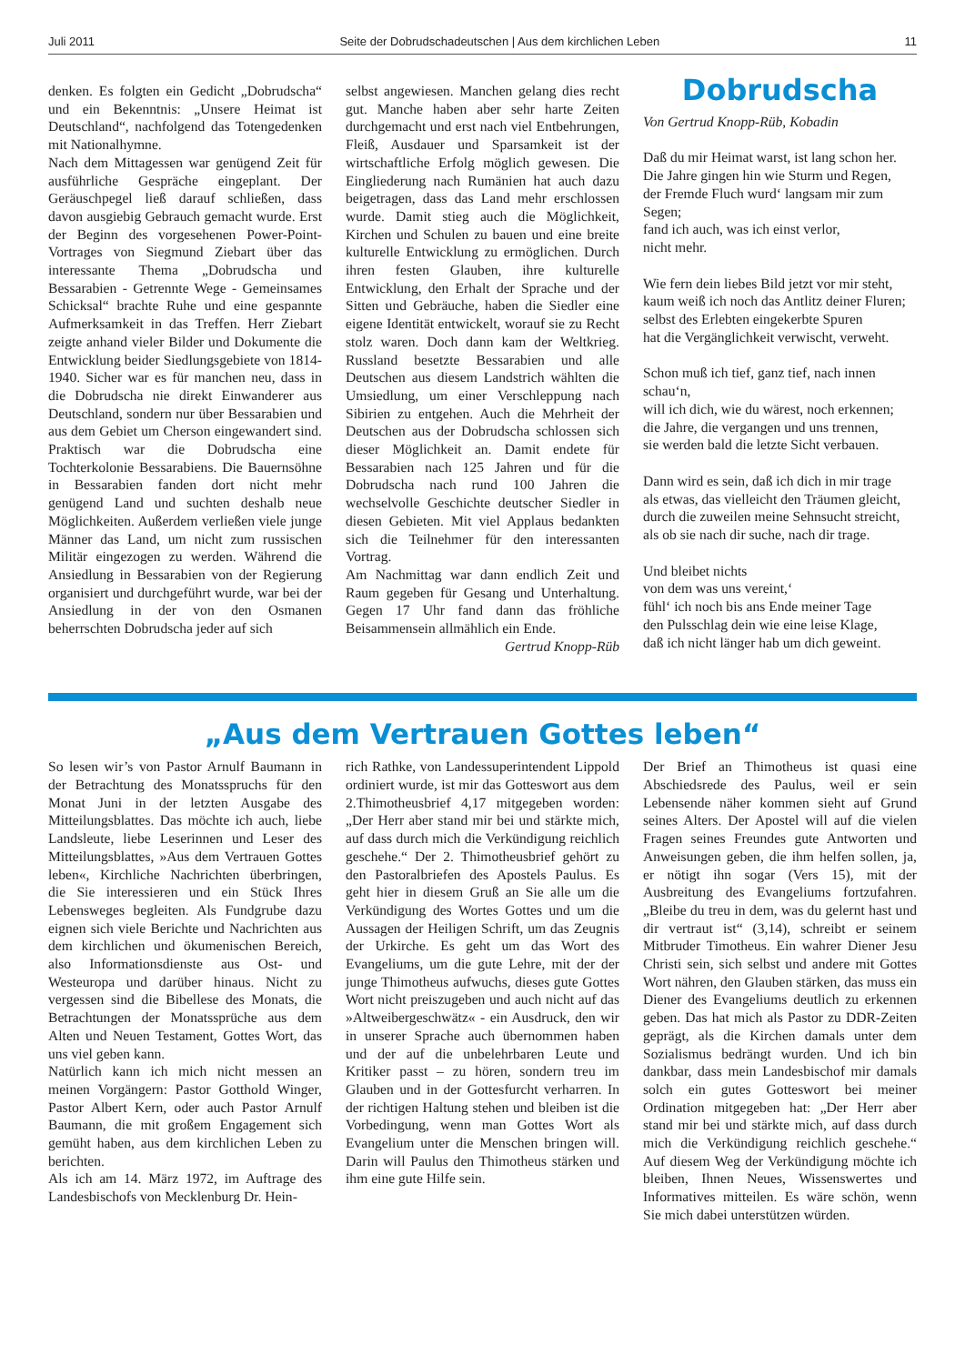Juli 2011 Seite der Dobrudschadeutschen | Aus dem kirchlichen Leben 11
denken. Es folgten ein Gedicht „Dobrudscha“ und ein Bekenntnis: „Unsere Heimat ist Deutschland“, nachfolgend das Totengedenken mit Nationalhymne.
Nach dem Mittagessen war genügend Zeit für ausführliche Gespräche eingeplant. Der Geräuschpegel ließ darauf schließen, dass davon ausgiebig Gebrauch gemacht wurde. Erst der Beginn des vorgesehenen Power-Point-Vortrages von Siegmund Ziebart über das interessante Thema „Dobrudscha und Bessarabien - Getrennte Wege - Gemeinsames Schicksal“ brachte Ruhe und eine gespannte Aufmerksamkeit in das Treffen. Herr Ziebart zeigte anhand vieler Bilder und Dokumente die Entwicklung beider Siedlungsgebiete von 1814-1940. Sicher war es für manchen neu, dass in die Dobrudscha nie direkt Einwanderer aus Deutschland, sondern nur über Bessarabien und aus dem Gebiet um Cherson eingewandert sind. Praktisch war die Dobrudscha eine Tochterkolonie Bessarabiens. Die Bauernsöhne in Bessarabien fanden dort nicht mehr genügend Land und suchten deshalb neue Möglichkeiten. Außerdem verließen viele junge Männer das Land, um nicht zum russischen Militär eingezogen zu werden. Während die Ansiedlung in Bessarabien von der Regierung organisiert und durchgeführt wurde, war bei der Ansiedlung in der von den Osmanen beherrschten Dobrudscha jeder auf sich
selbst angewiesen. Manchen gelang dies recht gut. Manche haben aber sehr harte Zeiten durchgemacht und erst nach viel Entbehrungen, Fleiß, Ausdauer und Sparsamkeit ist der wirtschaftliche Erfolg möglich gewesen. Die Eingliederung nach Rumänien hat auch dazu beigetragen, dass das Land mehr erschlossen wurde. Damit stieg auch die Möglichkeit, Kirchen und Schulen zu bauen und eine breite kulturelle Entwicklung zu ermöglichen. Durch ihren festen Glauben, ihre kulturelle Entwicklung, den Erhalt der Sprache und der Sitten und Gebräuche, haben die Siedler eine eigene Identität entwickelt, worauf sie zu Recht stolz waren. Doch dann kam der Weltkrieg. Russland besetzte Bessarabien und alle Deutschen aus diesem Landstrich wählten die Umsiedlung, um einer Verschleppung nach Sibirien zu entgehen. Auch die Mehrheit der Deutschen aus der Dobrudscha schlossen sich dieser Möglichkeit an. Damit endete für Bessarabien nach 125 Jahren und für die Dobrudscha nach rund 100 Jahren die wechselvolle Geschichte deutscher Siedler in diesen Gebieten. Mit viel Applaus bedankten sich die Teilnehmer für den interessanten Vortrag.
Am Nachmittag war dann endlich Zeit und Raum gegeben für Gesang und Unterhaltung. Gegen 17 Uhr fand dann das fröhliche Beisammensein allmählich ein Ende.
Gertrud Knopp-Rüb
Dobrudscha
Von Gertrud Knopp-Rüb, Kobadin
Daß du mir Heimat warst, ist lang schon her.
Die Jahre gingen hin wie Sturm und Regen,
der Fremde Fluch wurd‘ langsam mir zum Segen;
fand ich auch, was ich einst verlor,
nicht mehr.
Wie fern dein liebes Bild jetzt vor mir steht,
kaum weiß ich noch das Antlitz deiner Fluren;
selbst des Erlebten eingekerbte Spuren
hat die Vergänglichkeit verwischt, verweht.
Schon muß ich tief, ganz tief, nach innen schau‘n,
will ich dich, wie du wärest, noch erkennen;
die Jahre, die vergangen und uns trennen,
sie werden bald die letzte Sicht verbauen.
Dann wird es sein, daß ich dich in mir trage
als etwas, das vielleicht den Träumen gleicht,
durch die zuweilen meine Sehnsucht streicht,
als ob sie nach dir suche, nach dir trage.
Und bleibet nichts
von dem was uns vereint,‘
fühl‘ ich noch bis ans Ende meiner Tage
den Pulsschlag dein wie eine leise Klage,
daß ich nicht länger hab um dich geweint.
„Aus dem Vertrauen Gottes leben“
So lesen wir’s von Pastor Arnulf Baumann in der Betrachtung des Monatsspruchs für den Monat Juni in der letzten Ausgabe des Mitteilungsblattes. Das möchte ich auch, liebe Landsleute, liebe Leserinnen und Leser des Mitteilungsblattes, »Aus dem Vertrauen Gottes leben«, Kirchliche Nachrichten überbringen, die Sie interessieren und ein Stück Ihres Lebensweges begleiten. Als Fundgrube dazu eignen sich viele Berichte und Nachrichten aus dem kirchlichen und ökumenischen Bereich, also Informationsdienste aus Ost- und Westeuropa und darüber hinaus. Nicht zu vergessen sind die Bibellese des Monats, die Betrachtungen der Monatssprüche aus dem Alten und Neuen Testament, Gottes Wort, das uns viel geben kann.
Natürlich kann ich mich nicht messen an meinen Vorgängern: Pastor Gotthold Winger, Pastor Albert Kern, oder auch Pastor Arnulf Baumann, die mit großem Engagement sich gemüht haben, aus dem kirchlichen Leben zu berichten.
Als ich am 14. März 1972, im Auftrage des Landesbischofs von Mecklenburg Dr. Hein-
rich Rathke, von Landessuperintendent Lippold ordiniert wurde, ist mir das Gotteswort aus dem 2.Thimotheusbrief 4,17 mitgegeben worden: „Der Herr aber stand mir bei und stärkte mich, auf dass durch mich die Verkündigung reichlich geschehe.“ Der 2. Thimotheusbrief gehört zu den Pastoralbriefen des Apostels Paulus. Es geht hier in diesem Gruß an Sie alle um die Verkündigung des Wortes Gottes und um die Aussagen der Heiligen Schrift, um das Zeugnis der Urkirche. Es geht um das Wort des Evangeliums, um die gute Lehre, mit der der junge Thimotheus aufwuchs, dieses gute Gottes Wort nicht preiszugeben und auch nicht auf das »Altweibergeschwätz« - ein Ausdruck, den wir in unserer Sprache auch übernommen haben und der auf die unbelehrbaren Leute und Kritiker passt – zu hören, sondern treu im Glauben und in der Gottesfurcht verharren. In der richtigen Haltung stehen und bleiben ist die Vorbedingung, wenn man Gottes Wort als Evangelium unter die Menschen bringen will. Darin will Paulus den Thimotheus stärken und ihm eine gute Hilfe sein.
Der Brief an Thimotheus ist quasi eine Abschiedsrede des Paulus, weil er sein Lebensende näher kommen sieht auf Grund seines Alters. Der Apostel will auf die vielen Fragen seines Freundes gute Antworten und Anweisungen geben, die ihm helfen sollen, ja, er nötigt ihn sogar (Vers 15), mit der Ausbreitung des Evangeliums fortzufahren. „Bleibe du treu in dem, was du gelernt hast und dir vertraut ist“ (3,14), schreibt er seinem Mitbruder Timotheus. Ein wahrer Diener Jesu Christi sein, sich selbst und andere mit Gottes Wort nähren, den Glauben stärken, das muss ein Diener des Evangeliums deutlich zu erkennen geben. Das hat mich als Pastor zu DDR-Zeiten geprägt, als die Kirchen damals unter dem Sozialismus bedrängt wurden. Und ich bin dankbar, dass mein Landesbischof mir damals solch ein gutes Gotteswort bei meiner Ordination mitgegeben hat: „Der Herr aber stand mir bei und stärkte mich, auf dass durch mich die Verkündigung reichlich geschehe.“ Auf diesem Weg der Verkündigung möchte ich bleiben, Ihnen Neues, Wissenswertes und Informatives mitteilen. Es wäre schön, wenn Sie mich dabei unterstützen würden.